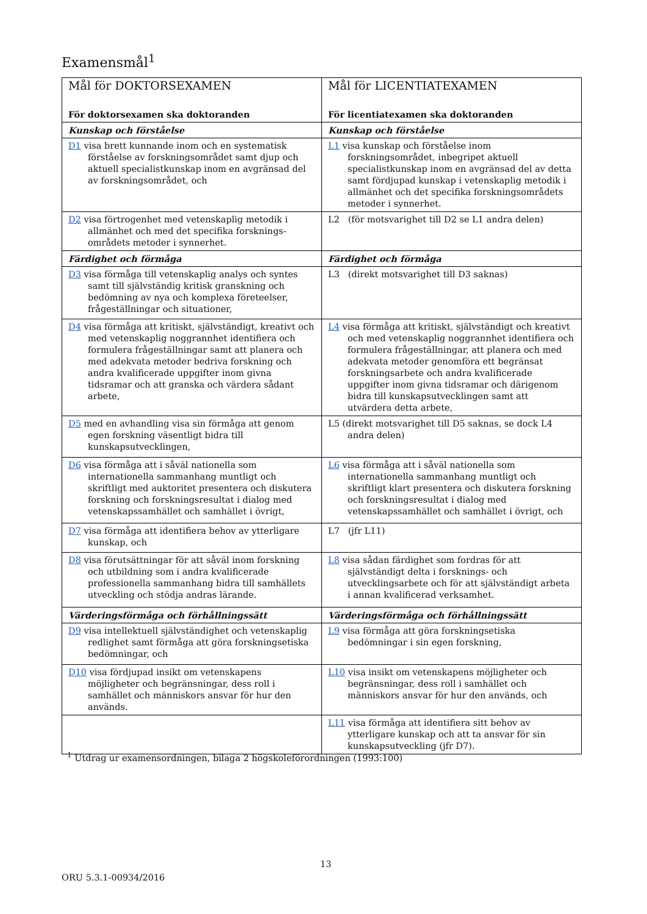Examensmål<sup>1</sup>
| Mål för DOKTORSEXAMEN För doktorsexamen ska doktoranden | Mål för LICENTIATEXAMEN För licentiatexamen ska doktoranden |
| --- | --- |
| Kunskap och förståelse | Kunskap och förståelse |
| D1 visa brett kunnande inom och en systematisk förståelse av forskningsområdet samt djup och aktuell specialistkunskap inom en avgränsad del av forskningsområdet, och | L1 visa kunskap och förståelse inom forskningsområdet, inbegripet aktuell specialistkunskap inom en avgränsad del av detta samt fördjupad kunskap i vetenskaplig metodik i allmänhet och det specifika forskningsområdets metoder i synnerhet. |
| D2 visa förtrogenhet med vetenskaplig metodik i allmänhet och med det specifika forsknings-områdets metoder i synnerhet. | L2 (för motsvarighet till D2 se L1 andra delen) |
| Färdighet och förmåga | Färdighet och förmåga |
| D3 visa förmåga till vetenskaplig analys och syntes samt till självständig kritisk granskning och bedömning av nya och komplexa företeelser, frågeställningar och situationer, | L3 (direkt motsvarighet till D3 saknas) |
| D4 visa förmåga att kritiskt, självständigt, kreativt och med vetenskaplig noggrannhet identifiera och formulera frågeställningar samt att planera och med adekvata metoder bedriva forskning och andra kvalificerade uppgifter inom givna tidsramar och att granska och värdera sådant arbete, | L4 visa förmåga att kritiskt, självständigt och kreativt och med vetenskaplig noggrannhet identifiera och formulera frågeställningar, att planera och med adekvata metoder genomföra ett begränsat forskningsarbete och andra kvalificerade uppgifter inom givna tidsramar och därigenom bidra till kunskapsutvecklingen samt att utvärdera detta arbete, |
| D5 med en avhandling visa sin förmåga att genom egen forskning väsentligt bidra till kunskapsutvecklingen, | L5 (direkt motsvarighet till D5 saknas, se dock L4 andra delen) |
| D6 visa förmåga att i såväl nationella som internationella sammanhang muntligt och skriftligt med auktoritet presentera och diskutera forskning och forskningsresultat i dialog med vetenskapssamhället och samhället i övrigt, | L6 visa förmåga att i såväl nationella som internationella sammanhang muntligt och skriftligt klart presentera och diskutera forskning och forskningsresultat i dialog med vetenskapssamhället och samhället i övrigt, och |
| D7 visa förmåga att identifiera behov av ytterligare kunskap, och | L7 (jfr L11) |
| D8 visa förutsättningar för att såväl inom forskning och utbildning som i andra kvalificerade professionella sammanhang bidra till samhällets utveckling och stödja andras lärande. | L8 visa sådan färdighet som fordras för att självständigt delta i forsknings- och utvecklingsarbete och för att självständigt arbeta i annan kvalificerad verksamhet. |
| Värderingsförmåga och förhållningssätt | Värderingsförmåga och förhållningssätt |
| D9 visa intellektuell självständighet och vetenskaplig redlighet samt förmåga att göra forskningsetiska bedömningar, och | L9 visa förmåga att göra forskningsetiska bedömningar i sin egen forskning, |
| D10 visa fördjupad insikt om vetenskapens möjligheter och begränsningar, dess roll i samhället och människors ansvar för hur den används. | L10 visa insikt om vetenskapens möjligheter och begränsningar, dess roll i samhället och människors ansvar för hur den används, och |
| | L11 visa förmåga att identifiera sitt behov av ytterligare kunskap och att ta ansvar för sin kunskapsutveckling (jfr D7). |
<sup>1</sup> Utdrag ur examensordningen, bilaga 2 högskoleförordningen (1993:100)
13
ORU 5.3.1-00934/2016